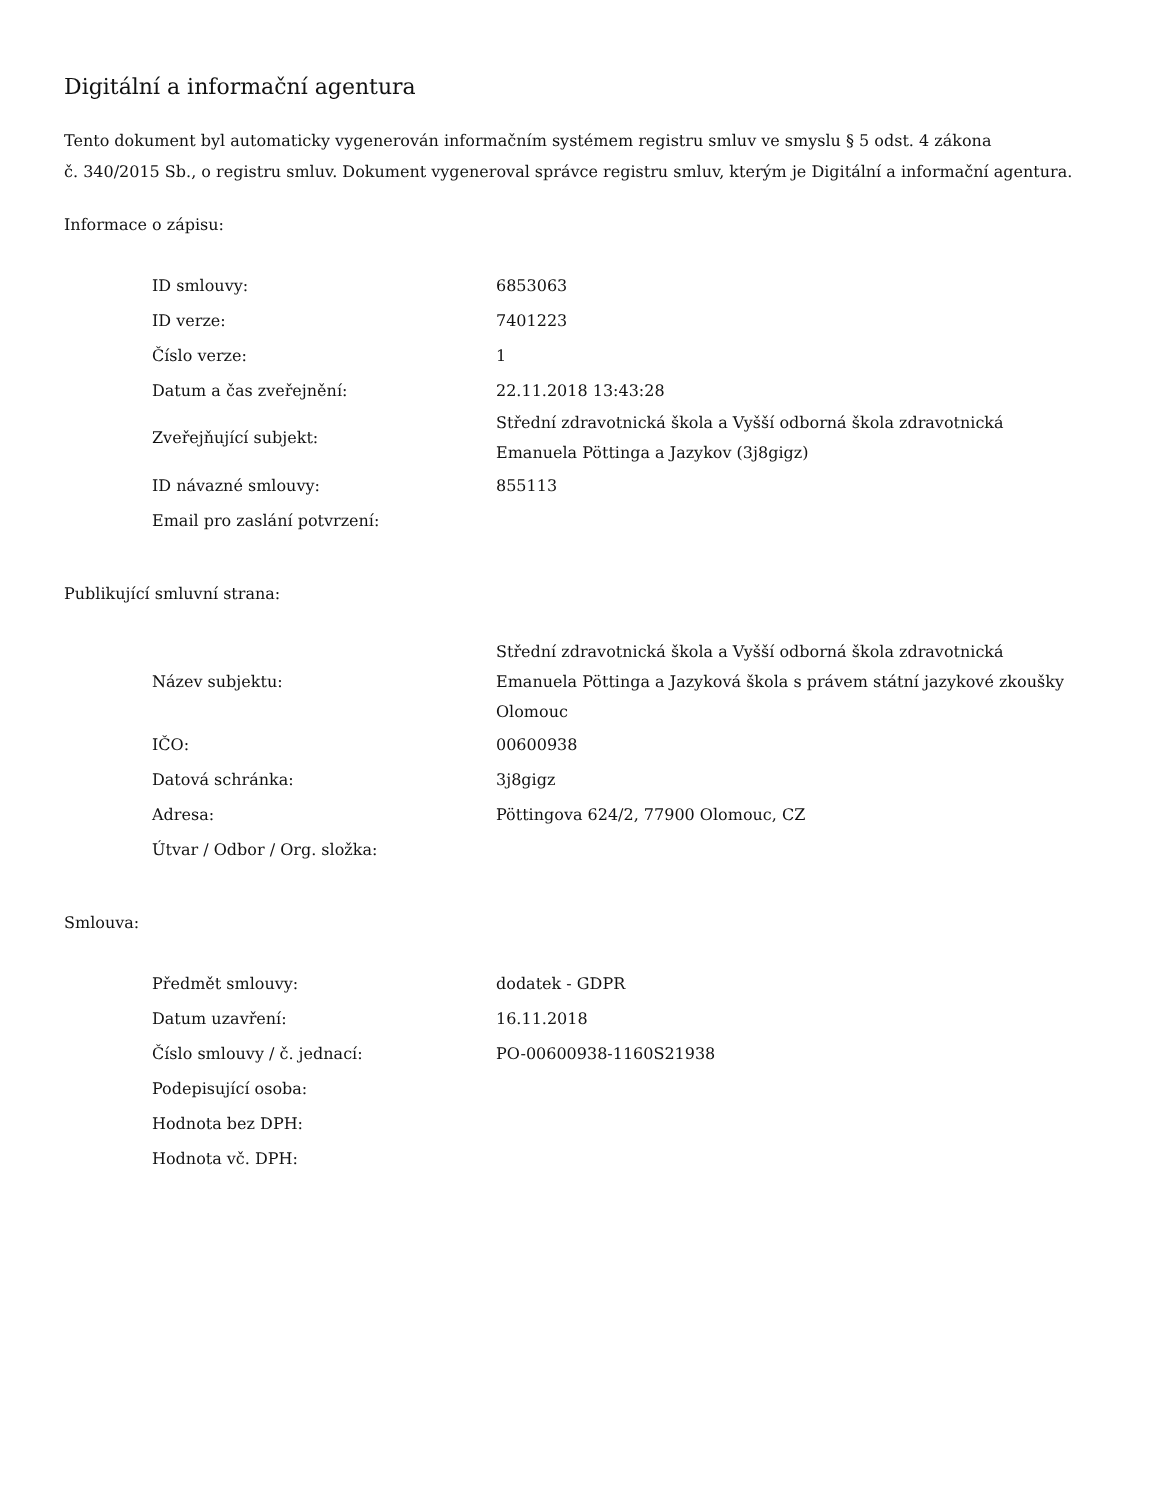Digitální a informační agentura
Tento dokument byl automaticky vygenerován informačním systémem registru smluv ve smyslu § 5 odst. 4 zákona
č. 340/2015 Sb., o registru smluv. Dokument vygeneroval správce registru smluv, kterým je Digitální a informační agentura.
Informace o zápisu:
| ID smlouvy: | 6853063 |
| ID verze: | 7401223 |
| Číslo verze: | 1 |
| Datum a čas zveřejnění: | 22.11.2018 13:43:28 |
| Zveřejňující subjekt: | Střední zdravotnická škola a Vyšší odborná škola zdravotnická Emanuela Pöttinga a Jazykov (3j8gigz) |
| ID návazné smlouvy: | 855113 |
| Email pro zaslání potvrzení: | |
Publikující smluvní strana:
| Název subjektu: | Střední zdravotnická škola a Vyšší odborná škola zdravotnická Emanuela Pöttinga a Jazyková škola s právem státní jazykové zkoušky Olomouc |
| IČO: | 00600938 |
| Datová schránka: | 3j8gigz |
| Adresa: | Pöttingova 624/2, 77900 Olomouc, CZ |
| Útvar / Odbor / Org. složka: | |
Smlouva:
| Předmět smlouvy: | dodatek - GDPR |
| Datum uzavření: | 16.11.2018 |
| Číslo smlouvy / č. jednací: | PO-00600938-1160S21938 |
| Podepisující osoba: | |
| Hodnota bez DPH: | |
| Hodnota vč. DPH: | |